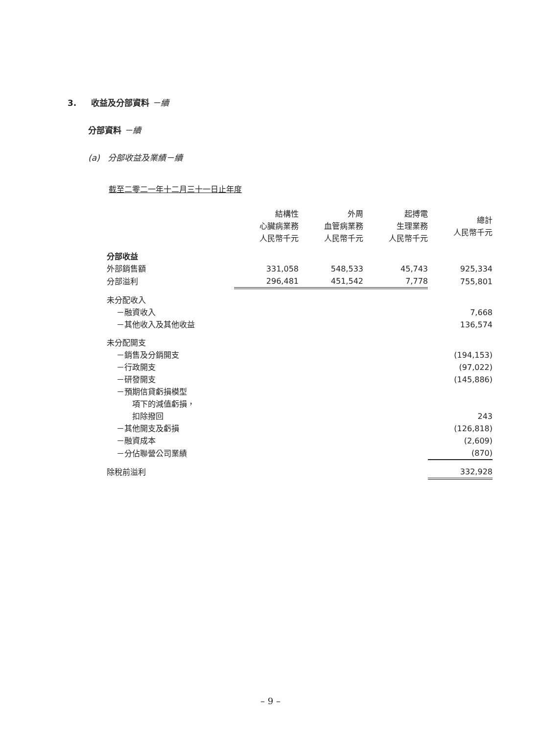3. 收益及分部資料 －續
分部資料 －續
(a) 分部收益及業績－續
截至二零二一年十二月三十一日止年度
| | 結構性 心臟病業務 人民幣千元 | 外周 血管病業務 人民幣千元 | 起搏電 生理業務 人民幣千元 | 總計 人民幣千元 |
| --- | --- | --- | --- | --- |
| 分部收益 | | | | |
| 外部銷售額 | 331,058 | 548,533 | 45,743 | 925,334 |
| 分部溢利 | 296,481 | 451,542 | 7,778 | 755,801 |
| 未分配收入 | | | | |
| －融資收入 | | | | 7,668 |
| －其他收入及其他收益 | | | | 136,574 |
| 未分配開支 | | | | |
| －銷售及分銷開支 | | | | (194,153) |
| －行政開支 | | | | (97,022) |
| －研發開支 | | | | (145,886) |
| －預期信貸虧損模型 項下的減值虧損， 扣除撥回 | | | | 243 |
| －其他開支及虧損 | | | | (126,818) |
| －融資成本 | | | | (2,609) |
| －分佔聯營公司業績 | | | | (870) |
| 除稅前溢利 | | | | 332,928 |
– 9 –